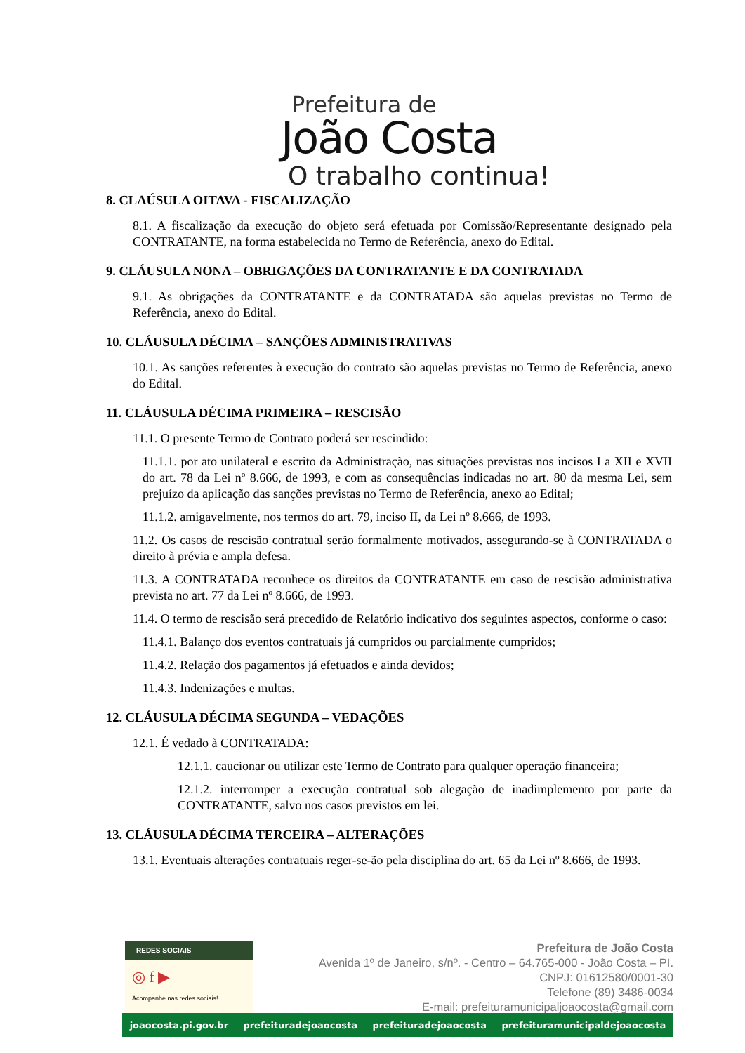Prefeitura de
João Costa
O trabalho continua!
8. CLAÚSULA OITAVA - FISCALIZAÇÃO
8.1. A fiscalização da execução do objeto será efetuada por Comissão/Representante designado pela CONTRATANTE, na forma estabelecida no Termo de Referência, anexo do Edital.
9. CLÁUSULA NONA – OBRIGAÇÕES DA CONTRATANTE E DA CONTRATADA
9.1. As obrigações da CONTRATANTE e da CONTRATADA são aquelas previstas no Termo de Referência, anexo do Edital.
10. CLÁUSULA DÉCIMA – SANÇÕES ADMINISTRATIVAS
10.1. As sanções referentes à execução do contrato são aquelas previstas no Termo de Referência, anexo do Edital.
11. CLÁUSULA DÉCIMA PRIMEIRA – RESCISÃO
11.1. O presente Termo de Contrato poderá ser rescindido:
11.1.1. por ato unilateral e escrito da Administração, nas situações previstas nos incisos I a XII e XVII do art. 78 da Lei nº 8.666, de 1993, e com as consequências indicadas no art. 80 da mesma Lei, sem prejuízo da aplicação das sanções previstas no Termo de Referência, anexo ao Edital;
11.1.2. amigavelmente, nos termos do art. 79, inciso II, da Lei nº 8.666, de 1993.
11.2. Os casos de rescisão contratual serão formalmente motivados, assegurando-se à CONTRATADA o direito à prévia e ampla defesa.
11.3. A CONTRATADA reconhece os direitos da CONTRATANTE em caso de rescisão administrativa prevista no art. 77 da Lei nº 8.666, de 1993.
11.4. O termo de rescisão será precedido de Relatório indicativo dos seguintes aspectos, conforme o caso:
11.4.1. Balanço dos eventos contratuais já cumpridos ou parcialmente cumpridos;
11.4.2. Relação dos pagamentos já efetuados e ainda devidos;
11.4.3. Indenizações e multas.
12. CLÁUSULA DÉCIMA SEGUNDA – VEDAÇÕES
12.1. É vedado à CONTRATADA:
12.1.1. caucionar ou utilizar este Termo de Contrato para qualquer operação financeira;
12.1.2. interromper a execução contratual sob alegação de inadimplemento por parte da CONTRATANTE, salvo nos casos previstos em lei.
13. CLÁUSULA DÉCIMA TERCEIRA – ALTERAÇÕES
13.1. Eventuais alterações contratuais reger-se-ão pela disciplina do art. 65 da Lei nº 8.666, de 1993.
REDES SOCIAIS
◎ f ▶
Acompanhe nas redes sociais!
Prefeitura de João Costa
Avenida 1º de Janeiro, s/nº. - Centro – 64.765-000 - João Costa – PI.
CNPJ: 01612580/0001-30
Telefone (89) 3486-0034
E-mail: prefeituramunicipaljoaocosta@gmail.com
joaocosta.pi.gov.br prefeituradejoaocosta prefeituradejoaocosta prefeituramunicipaldejoaocosta